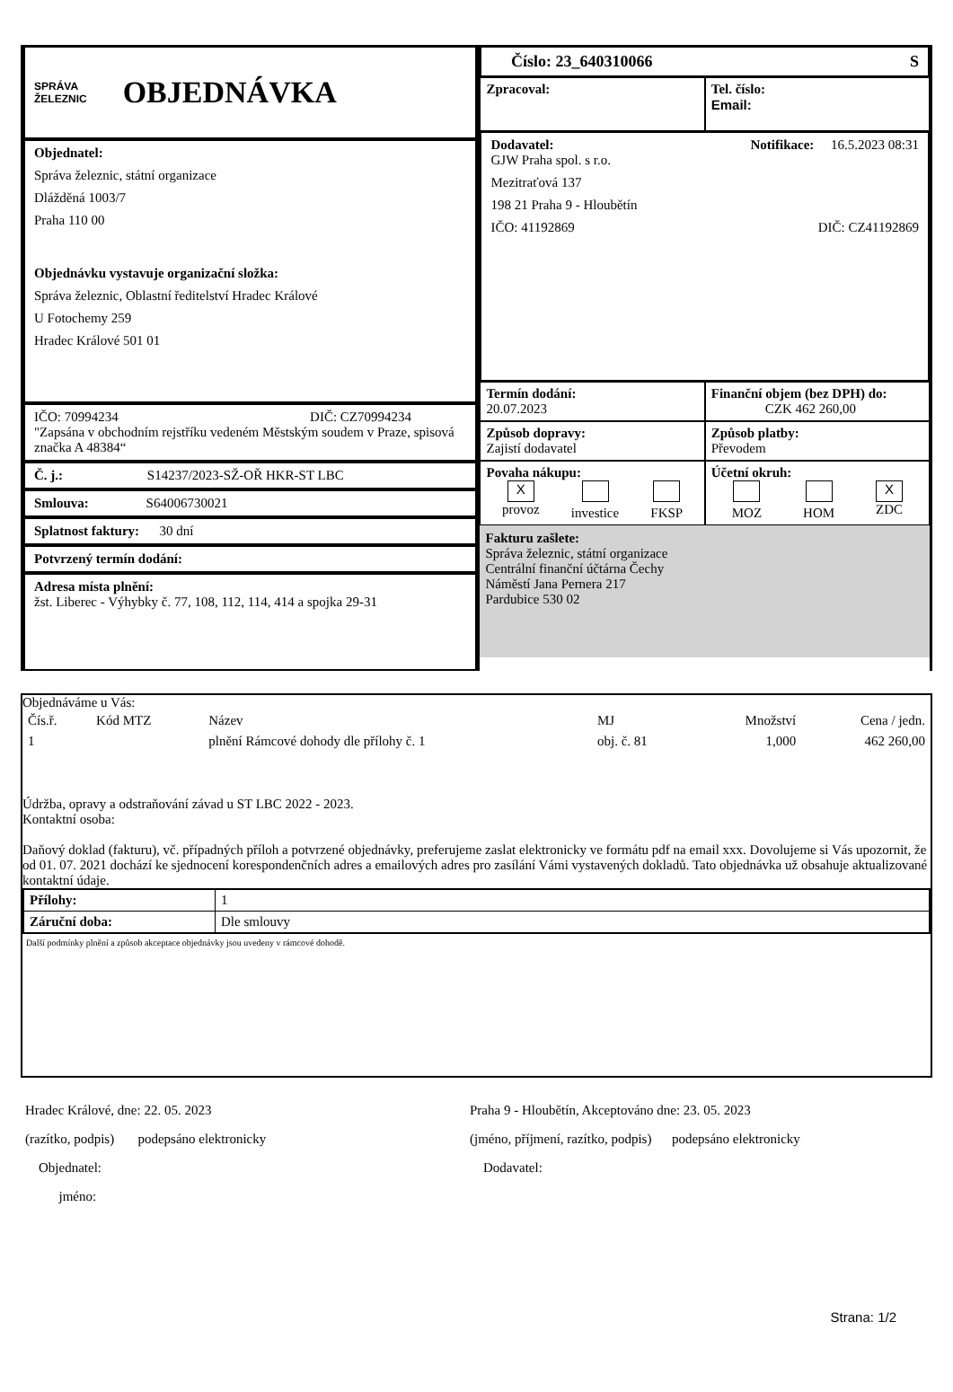SPRÁVA
ŽELEZNIC
OBJEDNÁVKA
Objednatel:
Správa železnic, státní organizace
Dlážděná 1003/7
Praha 110 00
Objednávku vystavuje organizační složka:
Správa železnic, Oblastní ředitelství Hradec Králové
U Fotochemy 259
Hradec Králové 501 01
IČO: 70994234 DIČ: CZ70994234
"Zapsána v obchodním rejstříku vedeném Městským soudem v Praze, spisová značka A 48384“
Č. j.: S14237/2023-SŽ-OŘ HKR-ST LBC
Smlouva: S64006730021
Splatnost faktury: 30 dní
Potvrzený termín dodání:
Adresa místa plnění:
žst. Liberec - Výhybky č. 77, 108, 112, 114, 414 a spojka 29-31
Číslo: 23_640310066 S
Zpracoval: Tel. číslo:
Email:
Dodavatel: Notifikace: 16.5.2023 08:31
GJW Praha spol. s r.o.
Mezitraťová 137
198 21 Praha 9 - Hloubětín
IČO: 41192869 DIČ: CZ41192869
Termín dodání:
20.07.2023
Finanční objem (bez DPH) do:
CZK 462 260,00
Způsob dopravy:
Zajistí dodavatel
Způsob platby:
Převodem
Povaha nákupu:
X
provoz
investice
FKSP
Účetní okruh:
MOZ
HOM X
ZDC
Fakturu zašlete:
Správa železnic, státní organizace
Centrální finanční účtárna Čechy
Náměstí Jana Pernera 217
Pardubice 530 02
| Objednáváme u Vás: | | | | | |
| Čís.ř. | Kód MTZ | Název | MJ | Množství | Cena / jedn. |
| 1 | | plnění Rámcové dohody dle přílohy č. 1 | obj. č. 81 | 1,000 | 462 260,00 |
Údržba, opravy a odstraňování závad u ST LBC 2022 - 2023.
Kontaktní osoba:
Daňový doklad (fakturu), vč. případných příloh a potvrzené objednávky, preferujeme zaslat elektronicky ve formátu pdf na email xxx. Dovolujeme si Vás upozornit, že od 01. 07. 2021 dochází ke sjednocení korespondenčních adres a emailových adres pro zasílání Vámi vystavených dokladů. Tato objednávka už obsahuje aktualizované kontaktní údaje.
| Přílohy: | 1 |
| Záruční doba: | Dle smlouvy |
Další podmínky plnění a způsob akceptace objednávky jsou uvedeny v rámcové dohodě.
Hradec Králové, dne: 22. 05. 2023
(razítko, podpis) podepsáno elektronicky
Objednatel:
jméno:
Praha 9 - Hloubětín, Akceptováno dne: 23. 05. 2023
(jméno, příjmení, razítko, podpis) podepsáno elektronicky
Dodavatel:
Strana: 1/2